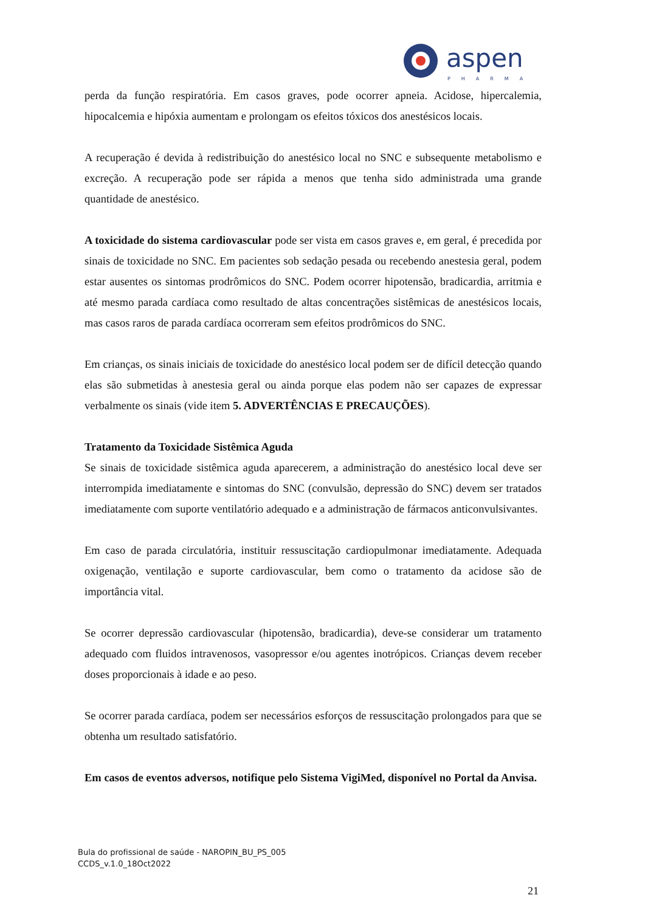aspen
PHARMA
perda da função respiratória. Em casos graves, pode ocorrer apneia. Acidose, hipercalemia, hipocalcemia e hipóxia aumentam e prolongam os efeitos tóxicos dos anestésicos locais.
A recuperação é devida à redistribuição do anestésico local no SNC e subsequente metabolismo e excreção. A recuperação pode ser rápida a menos que tenha sido administrada uma grande quantidade de anestésico.
A toxicidade do sistema cardiovascular pode ser vista em casos graves e, em geral, é precedida por sinais de toxicidade no SNC. Em pacientes sob sedação pesada ou recebendo anestesia geral, podem estar ausentes os sintomas prodrômicos do SNC. Podem ocorrer hipotensão, bradicardia, arritmia e até mesmo parada cardíaca como resultado de altas concentrações sistêmicas de anestésicos locais, mas casos raros de parada cardíaca ocorreram sem efeitos prodrômicos do SNC.
Em crianças, os sinais iniciais de toxicidade do anestésico local podem ser de difícil detecção quando elas são submetidas à anestesia geral ou ainda porque elas podem não ser capazes de expressar verbalmente os sinais (vide item 5. ADVERTÊNCIAS E PRECAUÇÕES).
Tratamento da Toxicidade Sistêmica Aguda
Se sinais de toxicidade sistêmica aguda aparecerem, a administração do anestésico local deve ser interrompida imediatamente e sintomas do SNC (convulsão, depressão do SNC) devem ser tratados imediatamente com suporte ventilatório adequado e a administração de fármacos anticonvulsivantes.
Em caso de parada circulatória, instituir ressuscitação cardiopulmonar imediatamente. Adequada oxigenação, ventilação e suporte cardiovascular, bem como o tratamento da acidose são de importância vital.
Se ocorrer depressão cardiovascular (hipotensão, bradicardia), deve-se considerar um tratamento adequado com fluidos intravenosos, vasopressor e/ou agentes inotrópicos. Crianças devem receber doses proporcionais à idade e ao peso.
Se ocorrer parada cardíaca, podem ser necessários esforços de ressuscitação prolongados para que se obtenha um resultado satisfatório.
Em casos de eventos adversos, notifique pelo Sistema VigiMed, disponível no Portal da Anvisa.
Bula do profissional de saúde - NAROPIN_BU_PS_005
CCDS_v.1.0_18Oct2022
21